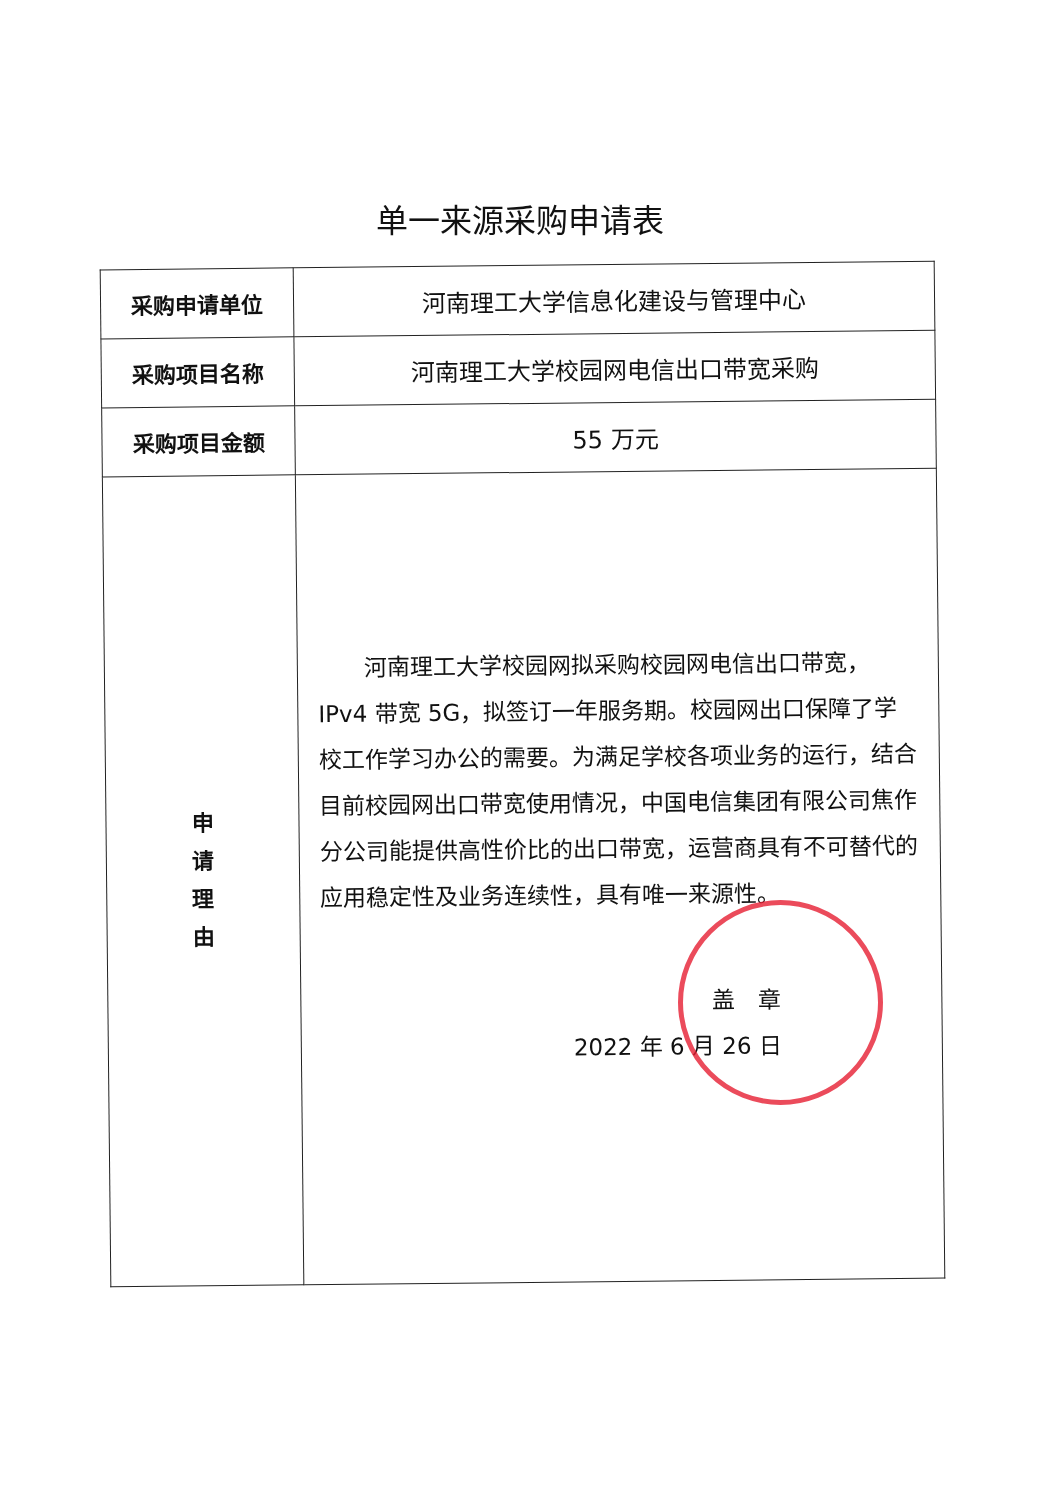单一来源采购申请表
| 采购申请单位 | 河南理工大学信息化建设与管理中心 |
| 采购项目名称 | 河南理工大学校园网电信出口带宽采购 |
| 采购项目金额 | 55 万元 |
| 申 请 理 由 | 河南理工大学校园网拟采购校园网电信出口带宽，IPv4 带宽 5G，拟签订一年服务期。校园网出口保障了学校工作学习办公的需要。为满足学校各项业务的运行，结合目前校园网出口带宽使用情况，中国电信集团有限公司焦作分公司能提供高性价比的出口带宽，运营商具有不可替代的应用稳定性及业务连续性，具有唯一来源性。 盖 章 2022 年 6 月 26 日 |